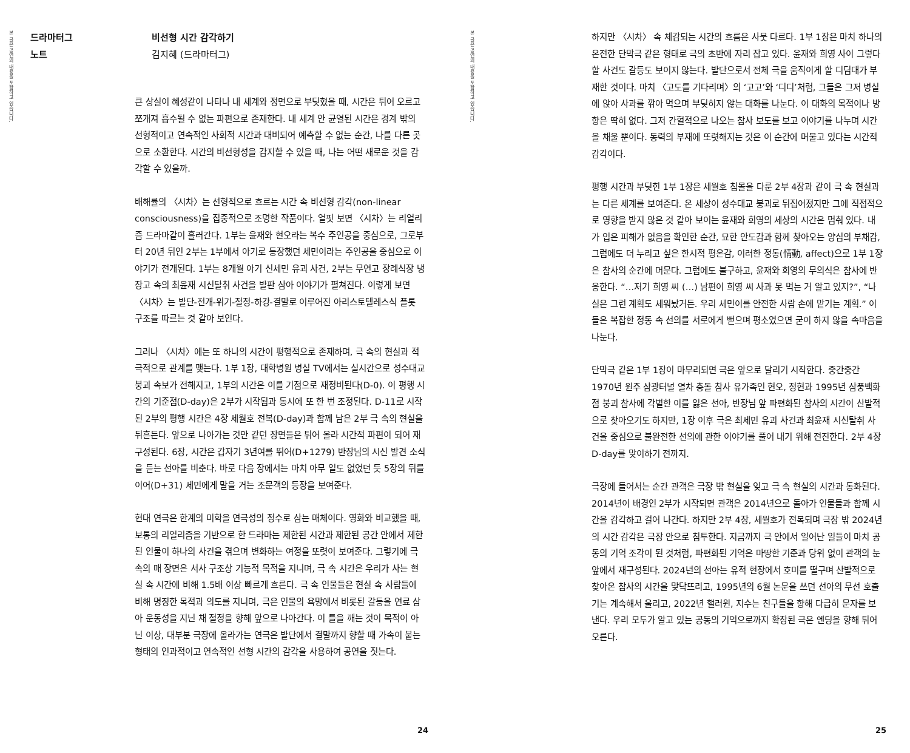본 글은 공연의 내용을 포함하고 있습니다.
드라마터그
노트
비선형 시간 감각하기
김지혜 (드라마터그)
큰 상실이 혜성같이 나타나 내 세계와 정면으로 부딪혔을 때, 시간은 튀어 오르고 쪼개져 흡수될 수 없는 파편으로 존재한다. 내 세계 안 균열된 시간은 경계 밖의 선형적이고 연속적인 사회적 시간과 대비되어 예측할 수 없는 순간, 나를 다른 곳으로 소환한다. 시간의 비선형성을 감지할 수 있을 때, 나는 어떤 새로운 것을 감각할 수 있을까.
배해률의 〈시차〉는 선형적으로 흐르는 시간 속 비선형 감각(non-linear consciousness)을 집중적으로 조명한 작품이다. 얼핏 보면 〈시차〉는 리얼리즘 드라마같이 흘러간다. 1부는 윤재와 현오라는 복수 주인공을 중심으로, 그로부터 20년 뒤인 2부는 1부에서 아기로 등장했던 세민이라는 주인공을 중심으로 이야기가 전개된다. 1부는 8개월 아기 신세민 유괴 사건, 2부는 무연고 장례식장 냉장고 속의 최윤재 시신탈취 사건을 발판 삼아 이야기가 펼쳐진다. 이렇게 보면 〈시차〉는 발단-전개-위기-절정-하강-결말로 이루어진 아리스토텔레스식 플롯 구조를 따르는 것 같아 보인다.
그러나 〈시차〉에는 또 하나의 시간이 평행적으로 존재하며, 극 속의 현실과 적극적으로 관계를 맺는다. 1부 1장, 대학병원 병실 TV에서는 실시간으로 성수대교 붕괴 속보가 전해지고, 1부의 시간은 이를 기점으로 재정비된다(D-0). 이 평행 시간의 기준점(D-day)은 2부가 시작됨과 동시에 또 한 번 조정된다. D-11로 시작된 2부의 평행 시간은 4장 세월호 전복(D-day)과 함께 남은 2부 극 속의 현실을 뒤흔든다. 앞으로 나아가는 것만 같던 장면들은 튀어 올라 시간적 파편이 되어 재구성된다. 6장, 시간은 갑자기 3년여를 뛰어(D+1279) 반장님의 시신 발견 소식을 듣는 선아를 비춘다. 바로 다음 장에서는 마치 아무 일도 없었던 듯 5장의 뒤를 이어(D+31) 세민에게 말을 거는 조문객의 등장을 보여준다.
현대 연극은 한계의 미학을 연극성의 정수로 삼는 매체이다. 영화와 비교했을 때, 보통의 리얼리즘을 기반으로 한 드라마는 제한된 시간과 제한된 공간 안에서 제한된 인물이 하나의 사건을 겪으며 변화하는 여정을 또렷이 보여준다. 그렇기에 극 속의 매 장면은 서사 구조상 기능적 목적을 지니며, 극 속 시간은 우리가 사는 현실 속 시간에 비해 1.5배 이상 빠르게 흐른다. 극 속 인물들은 현실 속 사람들에 비해 명징한 목적과 의도를 지니며, 극은 인물의 욕망에서 비롯된 갈등을 연료 삼아 운동성을 지닌 채 절정을 향해 앞으로 나아간다. 이 틀을 깨는 것이 목적이 아닌 이상, 대부분 극장에 올라가는 연극은 발단에서 결말까지 향할 때 가속이 붙는 형태의 인과적이고 연속적인 선형 시간의 감각을 사용하여 공연을 짓는다.
24
본 글은 공연의 내용을 포함하고 있습니다.
하지만 〈시차〉 속 체감되는 시간의 흐름은 사뭇 다르다. 1부 1장은 마치 하나의 온전한 단막극 같은 형태로 극의 초반에 자리 잡고 있다. 윤재와 희영 사이 그렇다 할 사건도 갈등도 보이지 않는다. 발단으로서 전체 극을 움직이게 할 디딤대가 부재한 것이다. 마치 〈고도를 기다리며〉의 ‘고고’와 ‘디디’처럼, 그들은 그저 병실에 앉아 사과를 깎아 먹으며 부딪히지 않는 대화를 나눈다. 이 대화의 목적이나 방향은 딱히 없다. 그저 간헐적으로 나오는 참사 보도를 보고 이야기를 나누며 시간을 채울 뿐이다. 동력의 부재에 또렷해지는 것은 이 순간에 머물고 있다는 시간적 감각이다.
평행 시간과 부딪힌 1부 1장은 세월호 침몰을 다룬 2부 4장과 같이 극 속 현실과는 다른 세계를 보여준다. 온 세상이 성수대교 붕괴로 뒤집어졌지만 그에 직접적으로 영향을 받지 않은 것 같아 보이는 윤재와 희영의 세상의 시간은 멈춰 있다. 내가 입은 피해가 없음을 확인한 순간, 묘한 안도감과 함께 찾아오는 양심의 부채감, 그럼에도 더 누리고 싶은 한시적 평온감, 이러한 정동(情動, affect)으로 1부 1장은 참사의 순간에 머문다. 그럼에도 불구하고, 윤재와 희영의 무의식은 참사에 반응한다. “…저기 희영 씨 (…) 남편이 희영 씨 사과 못 먹는 거 알고 있지?”, “나 실은 그런 계획도 세워놨거든. 우리 세민이를 안전한 사람 손에 맡기는 계획.” 이들은 복잡한 정동 속 선의를 서로에게 뻗으며 평소였으면 굳이 하지 않을 속마음을 나눈다.
단막극 같은 1부 1장이 마무리되면 극은 앞으로 달리기 시작한다. 중간중간 1970년 원주 삼광터널 열차 충돌 참사 유가족인 현오, 정현과 1995년 삼풍백화점 붕괴 참사에 각별한 이를 잃은 선아, 반장님 앞 파편화된 참사의 시간이 산발적으로 찾아오기도 하지만, 1장 이후 극은 최세민 유괴 사건과 최윤재 시신탈취 사건을 중심으로 불완전한 선의에 관한 이야기를 풀어 내기 위해 전진한다. 2부 4장 D-day를 맞이하기 전까지.
극장에 들어서는 순간 관객은 극장 밖 현실을 잊고 극 속 현실의 시간과 동화된다. 2014년이 배경인 2부가 시작되면 관객은 2014년으로 돌아가 인물들과 함께 시간을 감각하고 걸어 나간다. 하지만 2부 4장, 세월호가 전복되며 극장 밖 2024년의 시간 감각은 극장 안으로 침투한다. 지금까지 극 안에서 일어난 일들이 마치 공동의 기억 조각이 된 것처럼, 파편화된 기억은 마땅한 기준과 당위 없이 관객의 눈 앞에서 재구성된다. 2024년의 선아는 유적 현장에서 호미를 떨구며 산발적으로 찾아온 참사의 시간을 맞닥뜨리고, 1995년의 6월 논문을 쓰던 선아의 무선 호출기는 계속해서 울리고, 2022년 핼러윈, 지수는 친구들을 향해 다급히 문자를 보낸다. 우리 모두가 알고 있는 공동의 기억으로까지 확장된 극은 엔딩을 향해 튀어 오른다.
25